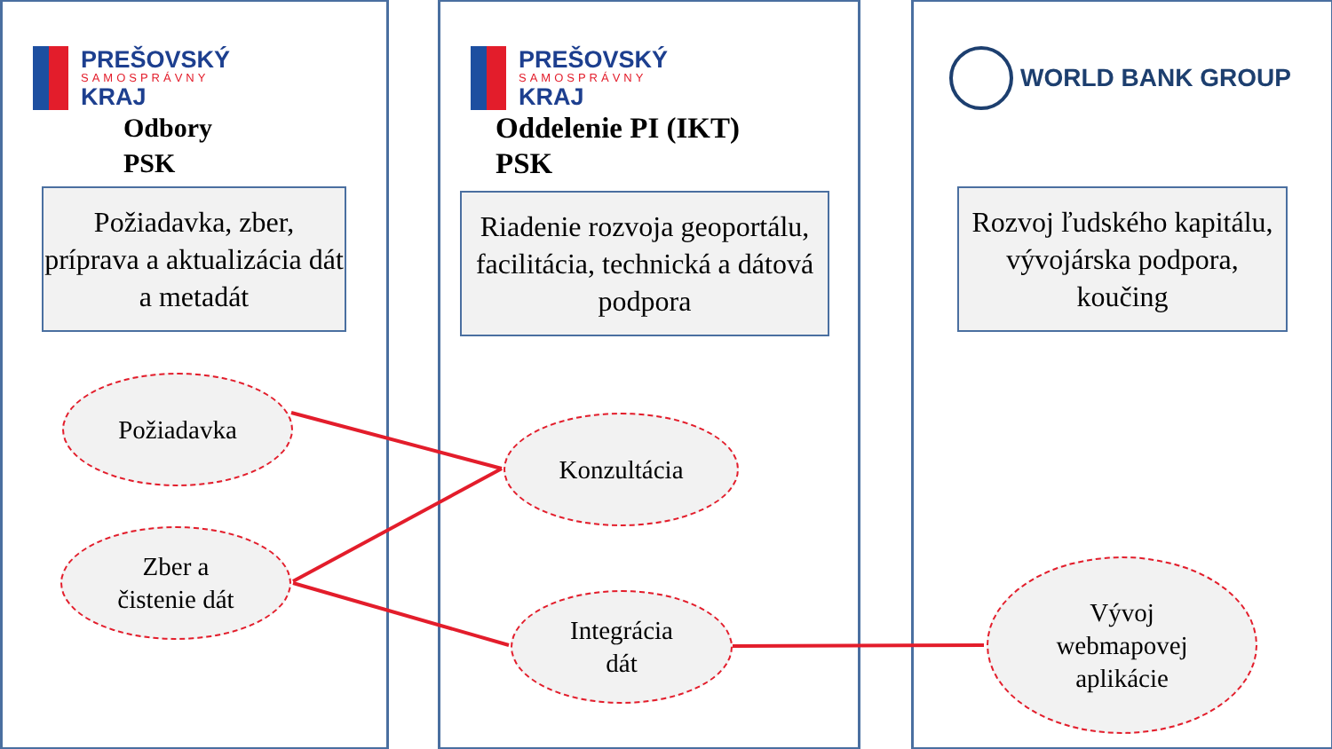PREŠOVSKÝ
SAMOSPRÁVNY
KRAJ
Odbory
PSK
PREŠOVSKÝ
SAMOSPRÁVNY
KRAJ
Oddelenie PI (IKT)
PSK
WORLD BANK GROUP
Požiadavka, zber, príprava a aktualizácia dát a metadát
Riadenie rozvoja geoportálu, facilitácia, technická a dátová podpora
Rozvoj ľudského kapitálu, vývojárska podpora, koučing
Požiadavka
Zber a
čistenie dát
Konzultácia
Integrácia
dát
Vývoj
webmapovej
aplikácie